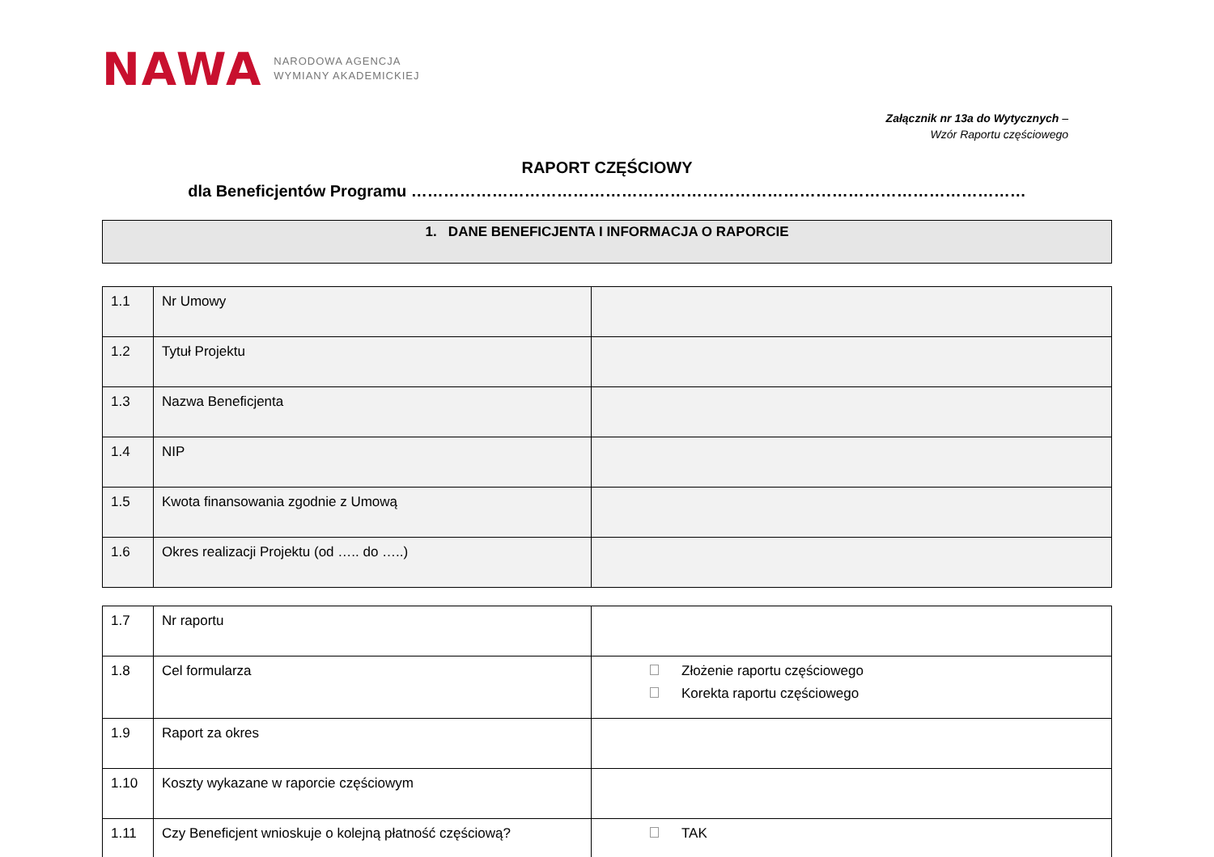NAWA NARODOWA AGENCJA
WYMIANY AKADEMICKIEJ
Załącznik nr 13a do Wytycznych –
Wzór Raportu częściowego
RAPORT CZĘŚCIOWY
dla Beneficjentów Programu ……………………………………………………………………………………………………
1. DANE BENEFICJENTA I INFORMACJA O RAPORCIE
| 1.1 | Nr Umowy | |
| 1.2 | Tytuł Projektu | |
| 1.3 | Nazwa Beneficjenta | |
| 1.4 | NIP | |
| 1.5 | Kwota finansowania zgodnie z Umową | |
| 1.6 | Okres realizacji Projektu (od ….. do …..) | |
| 1.7 | Nr raportu | |
| 1.8 | Cel formularza | Złożenie raportu częściowego Korekta raportu częściowego |
| 1.9 | Raport za okres | |
| 1.10 | Koszty wykazane w raporcie częściowym | |
| 1.11 | Czy Beneficjent wnioskuje o kolejną płatność częściową? | TAK |